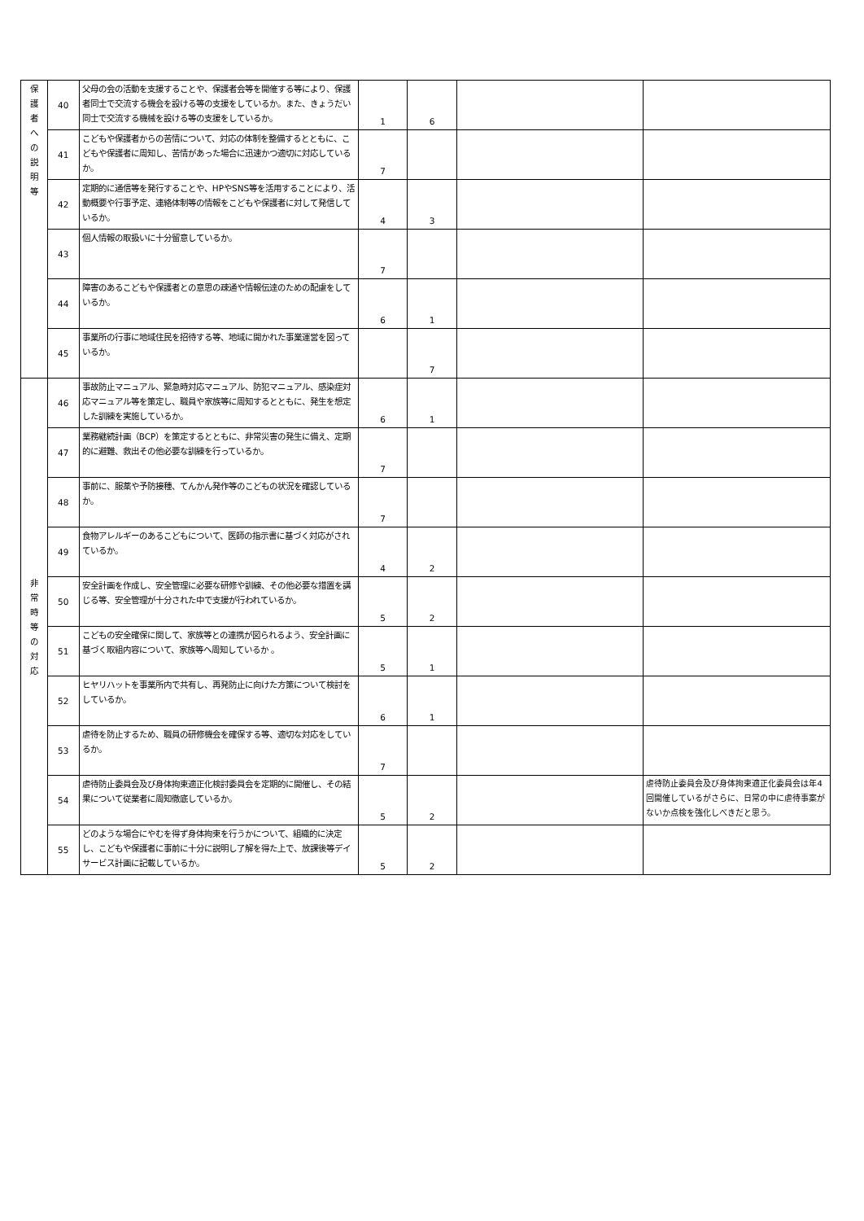| 保 護 者 へ の 説 明 等 | 40 | 父母の会の活動を支援することや、保護者会等を開催する等により、保護者同士で交流する機会を設ける等の支援をしているか。また、きょうだい同士で交流する機械を設ける等の支援をしているか。 | 1 | 6 | | |
| | 41 | こどもや保護者からの苦情について、対応の体制を整備するとともに、こどもや保護者に周知し、苦情があった場合に迅速かつ適切に対応しているか。 | 7 | | | |
| | 42 | 定期的に通信等を発行することや、HPやSNS等を活用することにより、活動概要や行事予定、連絡体制等の情報をこどもや保護者に対して発信しているか。 | 4 | 3 | | |
| | 43 | 個人情報の取扱いに十分留意しているか。 | 7 | | | |
| | 44 | 障害のあるこどもや保護者との意思の疎通や情報伝達のための配慮をしているか。 | 6 | 1 | | |
| | 45 | 事業所の行事に地域住民を招待する等、地域に開かれた事業運営を図っているか。 | | 7 | | |
| 非 常 時 等 の 対 応 | 46 | 事故防止マニュアル、緊急時対応マニュアル、防犯マニュアル、感染症対応マニュアル等を策定し、職員や家族等に周知するとともに、発生を想定した訓練を実施しているか。 | 6 | 1 | | |
| | 47 | 業務継続計画（BCP）を策定するとともに、非常災害の発生に備え、定期的に避難、救出その他必要な訓練を行っているか。 | 7 | | | |
| | 48 | 事前に、服薬や予防接種、てんかん発作等のこどもの状況を確認しているか。 | 7 | | | |
| | 49 | 食物アレルギーのあるこどもについて、医師の指示書に基づく対応がされているか。 | 4 | 2 | | |
| | 50 | 安全計画を作成し、安全管理に必要な研修や訓練、その他必要な措置を講じる等、安全管理が十分された中で支援が行われているか。 | 5 | 2 | | |
| | 51 | こどもの安全確保に関して、家族等との連携が図られるよう、安全計画に基づく取組内容について、家族等へ周知しているか 。 | 5 | 1 | | |
| | 52 | ヒヤリハットを事業所内で共有し、再発防止に向けた方策について検討をしているか。 | 6 | 1 | | |
| | 53 | 虐待を防止するため、職員の研修機会を確保する等、適切な対応をしているか。 | 7 | | | |
| | 54 | 虐待防止委員会及び身体拘束適正化検討委員会を定期的に開催し、その結果について従業者に周知徹底しているか。 | 5 | 2 | | 虐待防止委員会及び身体拘束適正化委員会は年4回開催しているがさらに、日常の中に虐待事案がないか点検を強化しべきだと思う。 |
| | 55 | どのような場合にやむを得ず身体拘束を行うかについて、組織的に決定し、こどもや保護者に事前に十分に説明し了解を得た上で、放課後等デイサービス計画に記載しているか。 | 5 | 2 | | |